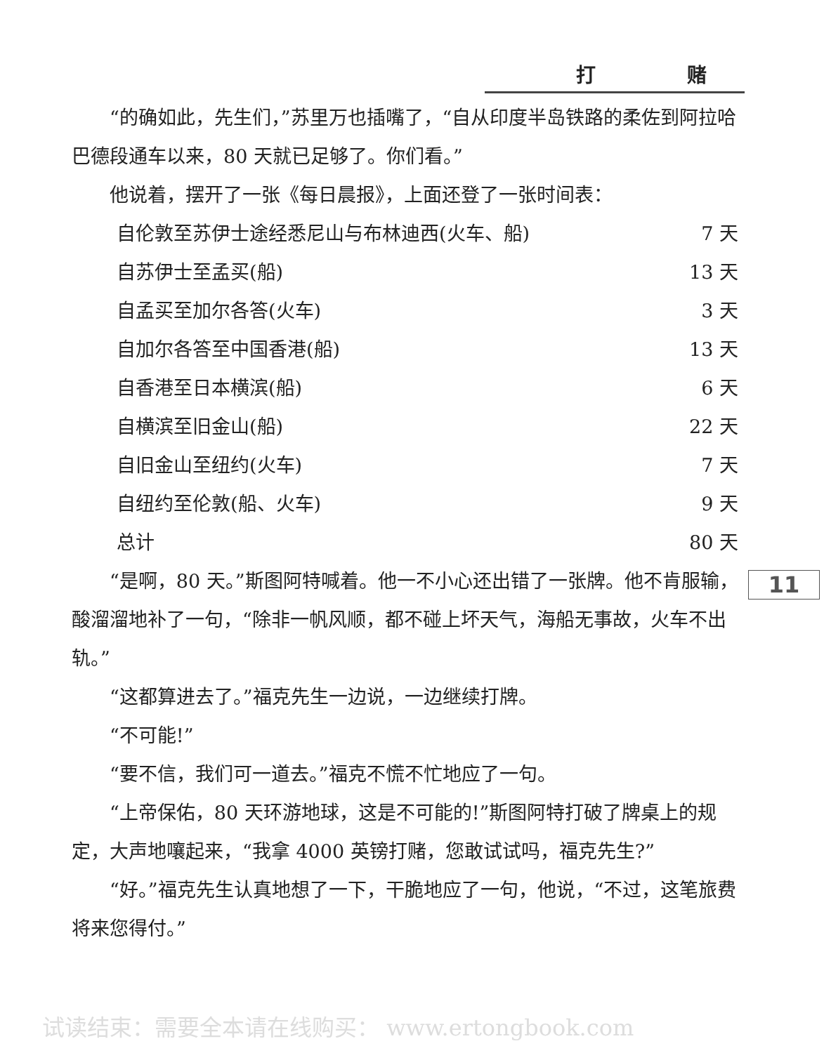打 赌
“的确如此，先生们，”苏里万也插嘴了，“自从印度半岛铁路的柔佐到阿拉哈巴德段通车以来，80 天就已足够了。你们看。”
他说着，摆开了一张《每日晨报》，上面还登了一张时间表：
| 自伦敦至苏伊士途经悉尼山与布林迪西(火车、船) | 7 天 |
| 自苏伊士至孟买(船) | 13 天 |
| 自孟买至加尔各答(火车) | 3 天 |
| 自加尔各答至中国香港(船) | 13 天 |
| 自香港至日本横滨(船) | 6 天 |
| 自横滨至旧金山(船) | 22 天 |
| 自旧金山至纽约(火车) | 7 天 |
| 自纽约至伦敦(船、火车) | 9 天 |
| 总计 | 80 天 |
“是啊，80 天。”斯图阿特喊着。他一不小心还出错了一张牌。他不肯服输，酸溜溜地补了一句，“除非一帆风顺，都不碰上坏天气，海船无事故，火车不出轨。”
“这都算进去了。”福克先生一边说，一边继续打牌。
“不可能!”
“要不信，我们可一道去。”福克不慌不忙地应了一句。
“上帝保佑，80 天环游地球，这是不可能的!”斯图阿特打破了牌桌上的规定，大声地嚷起来，“我拿 4000 英镑打赌，您敢试试吗，福克先生?”
“好。”福克先生认真地想了一下，干脆地应了一句，他说，“不过，这笔旅费将来您得付。”
11
试读结束：需要全本请在线购买： www.ertongbook.com